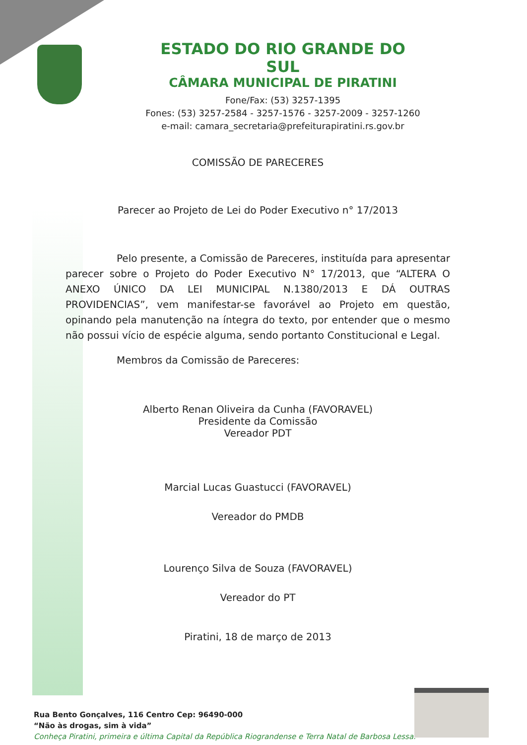ESTADO DO RIO GRANDE DO SUL
CÂMARA MUNICIPAL DE PIRATINI
Fone/Fax: (53) 3257-1395
Fones: (53) 3257-2584 - 3257-1576 - 3257-2009 - 3257-1260
e-mail: camara_secretaria@prefeiturapiratini.rs.gov.br
COMISSÃO DE PARECERES
Parecer ao Projeto de Lei do Poder Executivo n° 17/2013
Pelo presente, a Comissão de Pareceres, instituída para apresentar parecer sobre o Projeto do Poder Executivo N° 17/2013, que “ALTERA O ANEXO ÚNICO DA LEI MUNICIPAL N.1380/2013 E DÁ OUTRAS PROVIDENCIAS”, vem manifestar-se favorável ao Projeto em questão, opinando pela manutenção na íntegra do texto, por entender que o mesmo não possui vício de espécie alguma, sendo portanto Constitucional e Legal.
Membros da Comissão de Pareceres:
Alberto Renan Oliveira da Cunha (FAVORAVEL)
Presidente da Comissão
Vereador PDT
Marcial Lucas Guastucci (FAVORAVEL)
Vereador do PMDB
Lourenço Silva de Souza (FAVORAVEL)
Vereador do PT
Piratini, 18 de março de 2013
Rua Bento Gonçalves, 116 Centro Cep: 96490-000
“Não às drogas, sim à vida”
Conheça Piratini, primeira e última Capital da República Riograndense e Terra Natal de Barbosa Lessa.